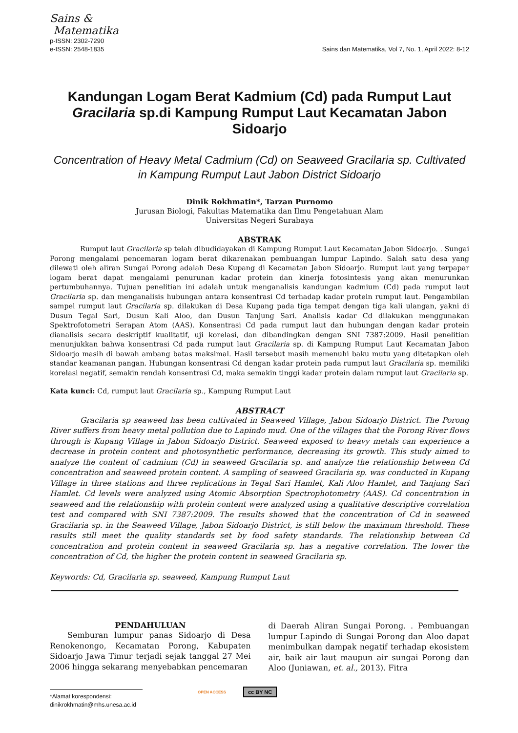Sains &
Matematika
p-ISSN: 2302-7290
e-ISSN: 2548-1835
Sains dan Matematika, Vol 7, No. 1, April 2022: 8-12
Kandungan Logam Berat Kadmium (Cd) pada Rumput Laut Gracilaria sp.di Kampung Rumput Laut Kecamatan Jabon Sidoarjo
Concentration of Heavy Metal Cadmium (Cd) on Seaweed Gracilaria sp. Cultivated in Kampung Rumput Laut Jabon District Sidoarjo
Dinik Rokhmatin*, Tarzan Purnomo
Jurusan Biologi, Fakultas Matematika dan Ilmu Pengetahuan Alam
Universitas Negeri Surabaya
ABSTRAK
Rumput laut Gracilaria sp telah dibudidayakan di Kampung Rumput Laut Kecamatan Jabon Sidoarjo. . Sungai Porong mengalami pencemaran logam berat dikarenakan pembuangan lumpur Lapindo. Salah satu desa yang dilewati oleh aliran Sungai Porong adalah Desa Kupang di Kecamatan Jabon Sidoarjo. Rumput laut yang terpapar logam berat dapat mengalami penurunan kadar protein dan kinerja fotosintesis yang akan menurunkan pertumbuhannya. Tujuan penelitian ini adalah untuk menganalisis kandungan kadmium (Cd) pada rumput laut Gracilaria sp. dan menganalisis hubungan antara konsentrasi Cd terhadap kadar protein rumput laut. Pengambilan sampel rumput laut Gracilaria sp. dilakukan di Desa Kupang pada tiga tempat dengan tiga kali ulangan, yakni di Dusun Tegal Sari, Dusun Kali Aloo, dan Dusun Tanjung Sari. Analisis kadar Cd dilakukan menggunakan Spektrofotometri Serapan Atom (AAS). Konsentrasi Cd pada rumput laut dan hubungan dengan kadar protein dianalisis secara deskriptif kualitatif, uji korelasi, dan dibandingkan dengan SNI 7387:2009. Hasil penelitian menunjukkan bahwa konsentrasi Cd pada rumput laut Gracilaria sp. di Kampung Rumput Laut Kecamatan Jabon Sidoarjo masih di bawah ambang batas maksimal. Hasil tersebut masih memenuhi baku mutu yang ditetapkan oleh standar keamanan pangan. Hubungan konsentrasi Cd dengan kadar protein pada rumput laut Gracilaria sp. memiliki korelasi negatif, semakin rendah konsentrasi Cd, maka semakin tinggi kadar protein dalam rumput laut Gracilaria sp.
Kata kunci: Cd, rumput laut Gracilaria sp., Kampung Rumput Laut
ABSTRACT
Gracilaria sp seaweed has been cultivated in Seaweed Village, Jabon Sidoarjo District. The Porong River suffers from heavy metal pollution due to Lapindo mud. One of the villages that the Porong River flows through is Kupang Village in Jabon Sidoarjo District. Seaweed exposed to heavy metals can experience a decrease in protein content and photosynthetic performance, decreasing its growth. This study aimed to analyze the content of cadmium (Cd) in seaweed Gracilaria sp. and analyze the relationship between Cd concentration and seaweed protein content. A sampling of seaweed Gracilaria sp. was conducted in Kupang Village in three stations and three replications in Tegal Sari Hamlet, Kali Aloo Hamlet, and Tanjung Sari Hamlet. Cd levels were analyzed using Atomic Absorption Spectrophotometry (AAS). Cd concentration in seaweed and the relationship with protein content were analyzed using a qualitative descriptive correlation test and compared with SNI 7387:2009. The results showed that the concentration of Cd in seaweed Gracilaria sp. in the Seaweed Village, Jabon Sidoarjo District, is still below the maximum threshold. These results still meet the quality standards set by food safety standards. The relationship between Cd concentration and protein content in seaweed Gracilaria sp. has a negative correlation. The lower the concentration of Cd, the higher the protein content in seaweed Gracilaria sp.
Keywords: Cd, Gracilaria sp. seaweed, Kampung Rumput Laut
PENDAHULUAN
Semburan lumpur panas Sidoarjo di Desa Renokenongo, Kecamatan Porong, Kabupaten Sidoarjo Jawa Timur terjadi sejak tanggal 27 Mei 2006 hingga sekarang menyebabkan pencemaran
di Daerah Aliran Sungai Porong. . Pembuangan lumpur Lapindo di Sungai Porong dan Aloo dapat menimbulkan dampak negatif terhadap ekosistem air, baik air laut maupun air sungai Porong dan Aloo (Juniawan, et. al., 2013). Fitra
*Alamat korespondensi:
dinikrokhmatin@mhs.unesa.ac.id
OPEN ACCESS cc BY NC